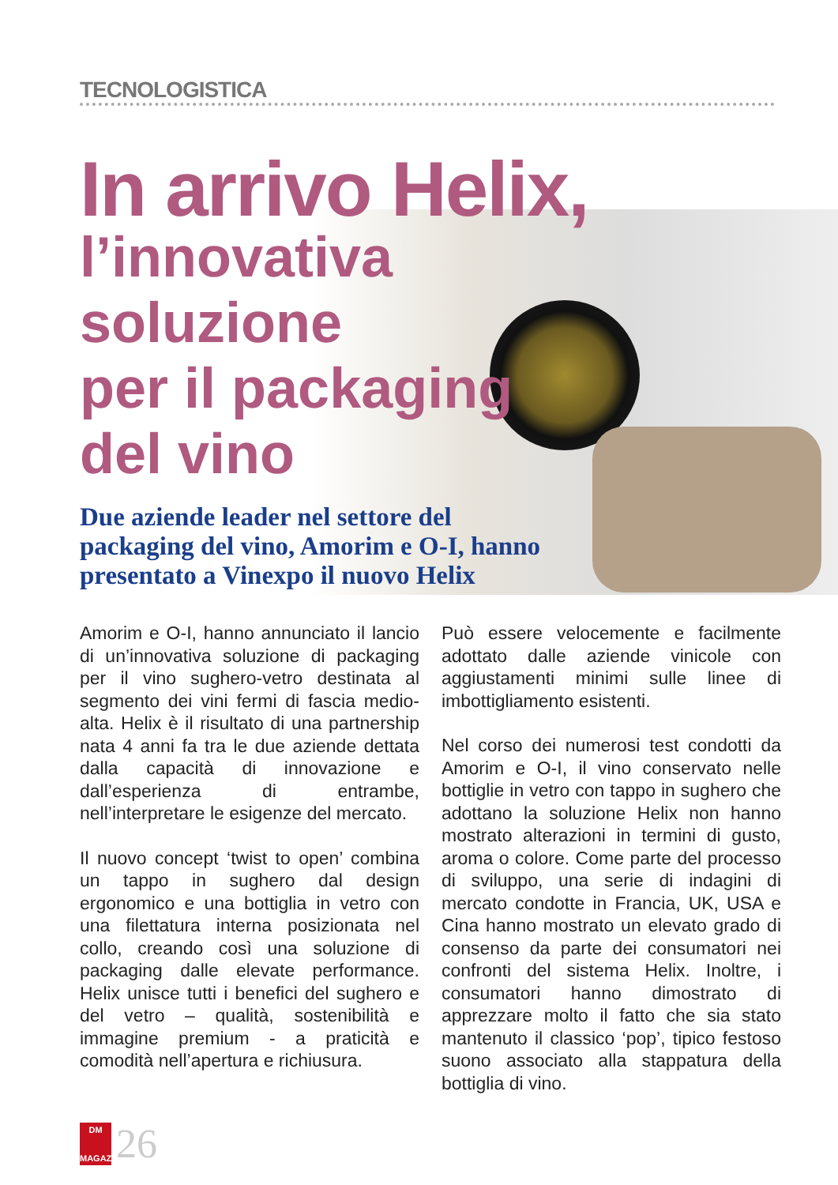TECNOLOGISTICA
In arrivo Helix,
l’innovativa
soluzione
per il packaging
del vino
Due aziende leader nel settore del packaging del vino, Amorim e O-I, hanno presentato a Vinexpo il nuovo Helix
Amorim e O-I, hanno annunciato il lancio di un’innovativa soluzione di packaging per il vino sughero-vetro destinata al segmento dei vini fermi di fascia medio-alta. Helix è il risultato di una partnership nata 4 anni fa tra le due aziende dettata dalla capacità di innovazione e dall’esperienza di entrambe, nell’interpretare le esigenze del mercato.
Il nuovo concept ‘twist to open’ combina un tappo in sughero dal design ergonomico e una bottiglia in vetro con una filettatura interna posizionata nel collo, creando così una soluzione di packaging dalle elevate performance. Helix unisce tutti i benefici del sughero e del vetro – qualità, sostenibilità e immagine premium - a praticità e comodità nell’apertura e richiusura.
Può essere velocemente e facilmente adottato dalle aziende vinicole con aggiustamenti minimi sulle linee di imbottigliamento esistenti.
Nel corso dei numerosi test condotti da Amorim e O-I, il vino conservato nelle bottiglie in vetro con tappo in sughero che adottano la soluzione Helix non hanno mostrato alterazioni in termini di gusto, aroma o colore. Come parte del processo di sviluppo, una serie di indagini di mercato condotte in Francia, UK, USA e Cina hanno mostrato un elevato grado di consenso da parte dei consumatori nei confronti del sistema Helix. Inoltre, i consumatori hanno dimostrato di apprezzare molto il fatto che sia stato mantenuto il classico ‘pop’, tipico festoso suono associato alla stappatura della bottiglia di vino.
DM
MAGAZINE
26